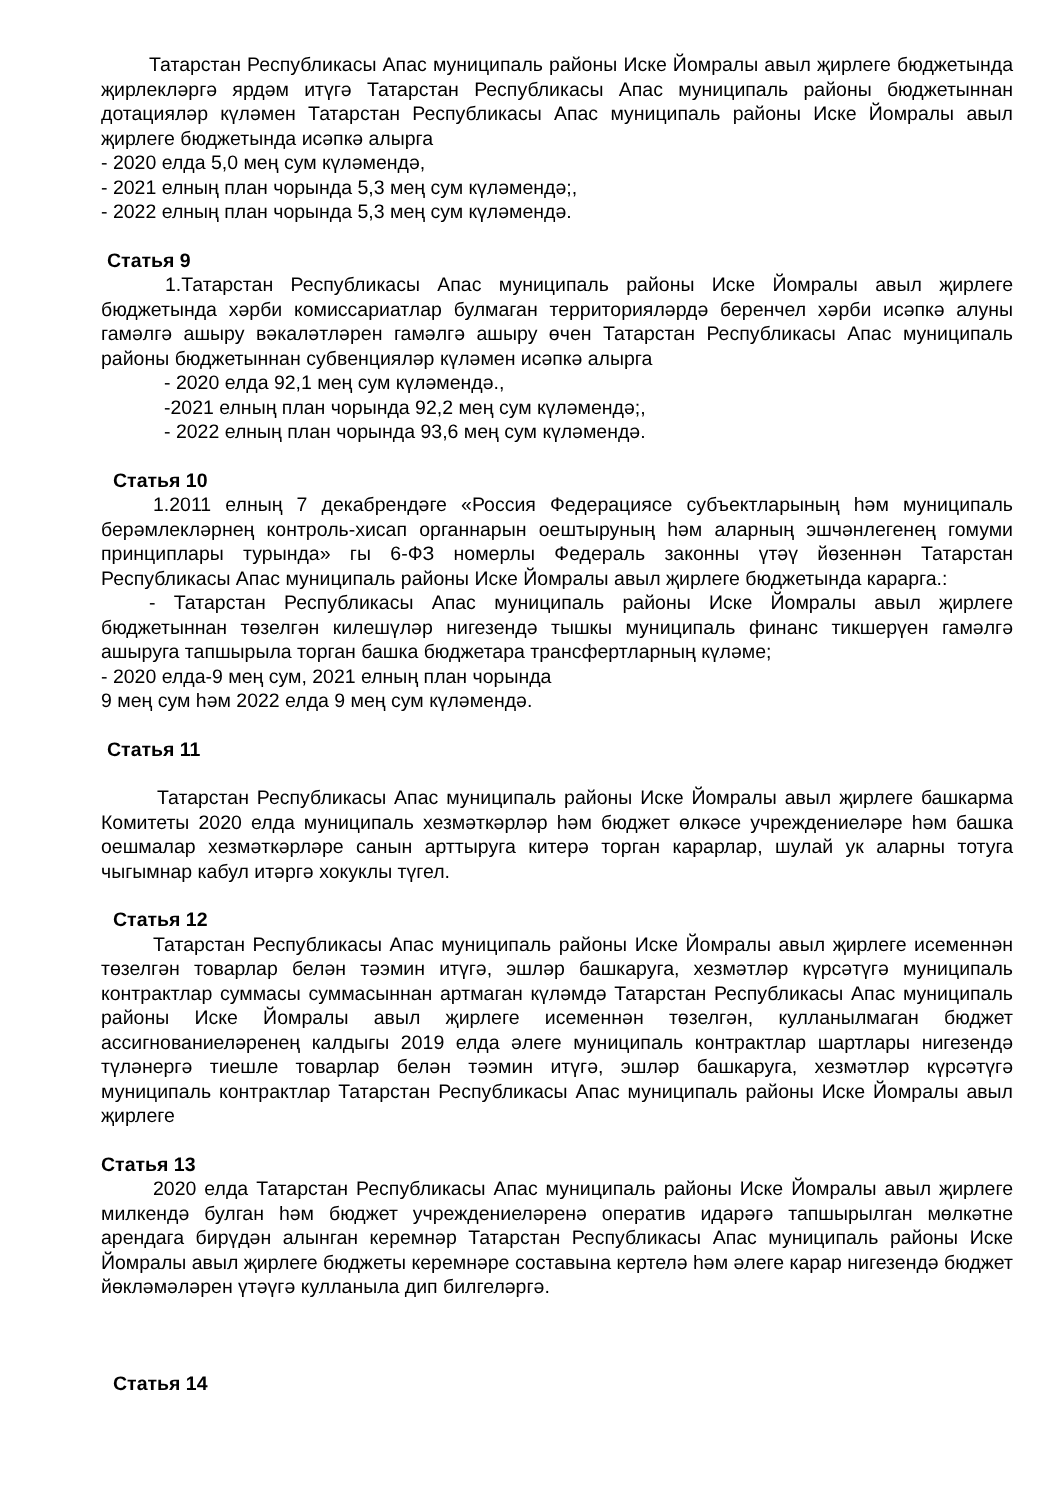Татарстан Республикасы Апас муниципаль районы Иске Йомралы авыл җирлеге бюджетында җирлекләргә ярдәм итүгә Татарстан Республикасы Апас муниципаль районы бюджетыннан дотацияләр күләмен Татарстан Республикасы Апас муниципаль районы Иске Йомралы авыл җирлеге бюджетында исәпкә алырга
- 2020 елда 5,0 мең сум күләмендә,
- 2021 елның план чорында 5,3 мең сум күләмендә;,
- 2022 елның план чорында 5,3 мең сум күләмендә.
Статья 9
1.Татарстан Республикасы Апас муниципаль районы Иске Йомралы авыл җирлеге бюджетында хәрби комиссариатлар булмаган территорияләрдә беренчел хәрби исәпкә алуны гамәлгә ашыру вәкаләтләрен гамәлгә ашыру өчен Татарстан Республикасы Апас муниципаль районы бюджетыннан субвенцияләр күләмен исәпкә алырга
- 2020 елда 92,1 мең сум күләмендә.,
-2021 елның план чорында 92,2 мең сум күләмендә;,
- 2022 елның план чорында 93,6 мең сум күләмендә.
Статья 10
1.2011 елның 7 декабрендәге «Россия Федерациясе субъектларының һәм муниципаль берәмлекләрнең контроль-хисап органнарын оештыруның һәм аларның эшчәнлегенең гомуми принциплары турында» гы 6-ФЗ номерлы Федераль законны үтәү йөзеннән Татарстан Республикасы Апас муниципаль районы Иске Йомралы авыл җирлеге бюджетында карарга.:
- Татарстан Республикасы Апас муниципаль районы Иске Йомралы авыл җирлеге бюджетыннан төзелгән килешүләр нигезендә тышкы муниципаль финанс тикшерүен гамәлгә ашыруга тапшырыла торган башка бюджетара трансфертларның күләме;
- 2020 елда-9 мең сум, 2021 елның план чорында
9 мең сум һәм 2022 елда 9 мең сум күләмендә.
Статья 11
Татарстан Республикасы Апас муниципаль районы Иске Йомралы авыл җирлеге башкарма Комитеты 2020 елда муниципаль хезмәткәрләр һәм бюджет өлкәсе учреждениеләре һәм башка оешмалар хезмәткәрләре санын арттыруга китерә торган карарлар, шулай ук аларны тотуга чыгымнар кабул итәргә хокуклы түгел.
Статья 12
Татарстан Республикасы Апас муниципаль районы Иске Йомралы авыл җирлеге исеменнән төзелгән товарлар белән тәэмин итүгә, эшләр башкаруга, хезмәтләр күрсәтүгә муниципаль контрактлар суммасы суммасыннан артмаган күләмдә Татарстан Республикасы Апас муниципаль районы Иске Йомралы авыл җирлеге исеменнән төзелгән, кулланылмаган бюджет ассигнованиеләренең калдыгы 2019 елда әлеге муниципаль контрактлар шартлары нигезендә түләнергә тиешле товарлар белән тәэмин итүгә, эшләр башкаруга, хезмәтләр күрсәтүгә муниципаль контрактлар Татарстан Республикасы Апас муниципаль районы Иске Йомралы авыл җирлеге
Статья 13
2020 елда Татарстан Республикасы Апас муниципаль районы Иске Йомралы авыл җирлеге милкендә булган һәм бюджет учреждениеләренә оператив идарәгә тапшырылган мөлкәтне арендага бирүдән алынган керемнәр Татарстан Республикасы Апас муниципаль районы Иске Йомралы авыл җирлеге бюджеты керемнәре составына кертелә һәм әлеге карар нигезендә бюджет йөкләмәләрен үтәүгә кулланыла дип билгеләргә.
Статья 14